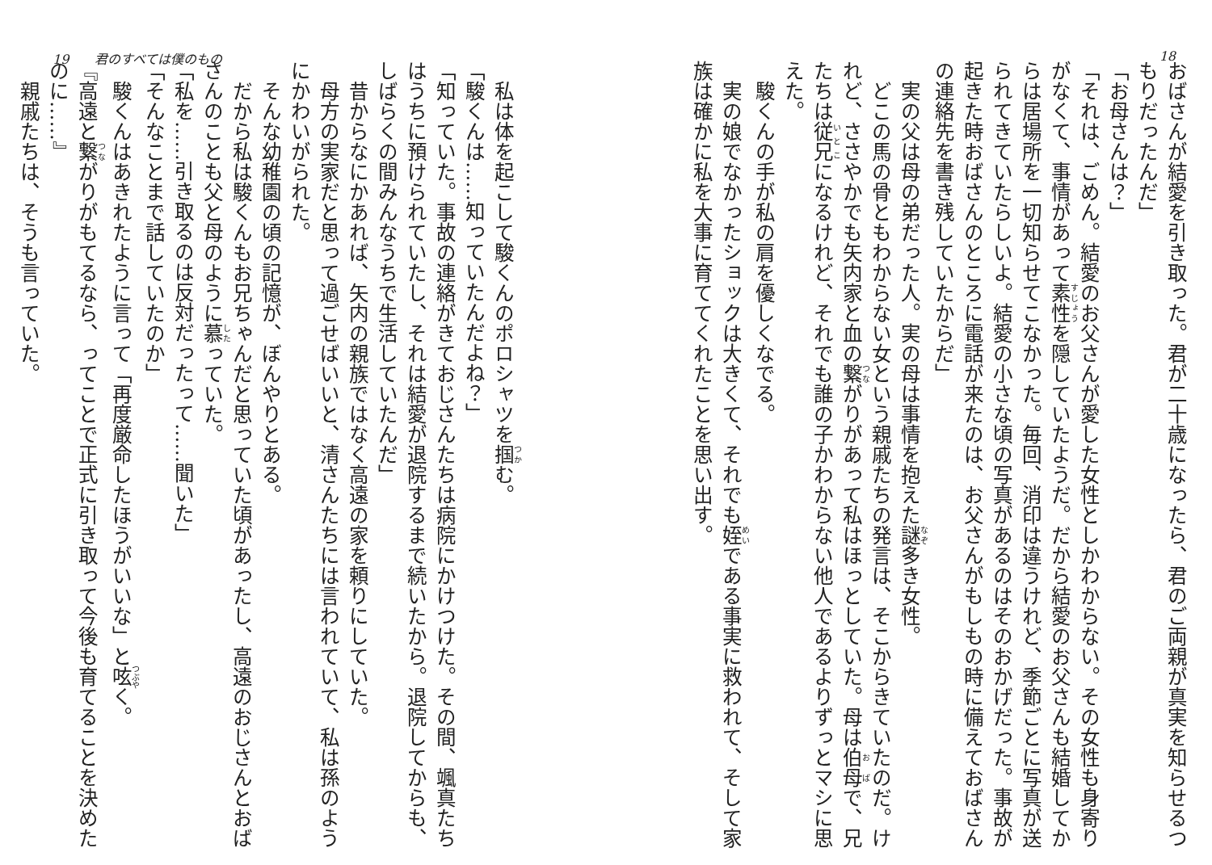18
おばさんが結愛を引き取った。君が二十歳になったら、君のご両親が真実を知らせるつもりだったんだ」
「お母さんは？」
「それは、ごめん。結愛のお父さんが愛した女性としかわからない。その女性も身寄りがなくて、事情があって素性を隠していたようだ。だから結愛のお父さんも結婚してからは居場所を一切知らせてこなかった。毎回、消印は違うけれど、季節ごとに写真が送られてきていたらしいよ。結愛の小さな頃の写真があるのはそのおかげだった。事故が起きた時おばさんのところに電話が来たのは、お父さんがもしもの時に備えておばさんの連絡先を書き残していたからだ」
実の父は母の弟だった人。実の母は事情を抱えた謎多き女性。
どこの馬の骨ともわからない女という親戚たちの発言は、そこからきていたのだ。けれど、ささやかでも矢内家と血の繋がりがあって私はほっとしていた。母は伯母で、兄たちは従兄になるけれど、それでも誰の子かわからない他人であるよりずっとマシに思えた。
駿くんの手が私の肩を優しくなでる。
実の娘でなかったショックは大きくて、それでも姪である事実に救われて、そして家族は確かに私を大事に育ててくれたことを思い出す。
19　　君のすべては僕のもの
私は体を起こして駿くんのポロシャツを掴む。
「駿くんは……知っていたんだよね？」
「知っていた。事故の連絡がきておじさんたちは病院にかけつけた。その間、颯真たちはうちに預けられていたし、それは結愛が退院するまで続いたから。退院してからも、しばらくの間みんなうちで生活していたんだ」
昔からなにかあれば、矢内の親族ではなく高遠の家を頼りにしていた。
母方の実家だと思って過ごせばいいと、清さんたちには言われていて、私は孫のようにかわいがられた。
そんな幼稚園の頃の記憶が、ぼんやりとある。
だから私は駿くんもお兄ちゃんだと思っていた頃があったし、高遠のおじさんとおばさんのことも父と母のように慕っていた。
「私を……引き取るのは反対だったって……聞いた」
「そんなことまで話していたのか」
駿くんはあきれたように言って「再度厳命したほうがいいな」と呟く。
『高遠と繋がりがもてるなら、ってことで正式に引き取って今後も育てることを決めたのに……』
親戚たちは、そうも言っていた。